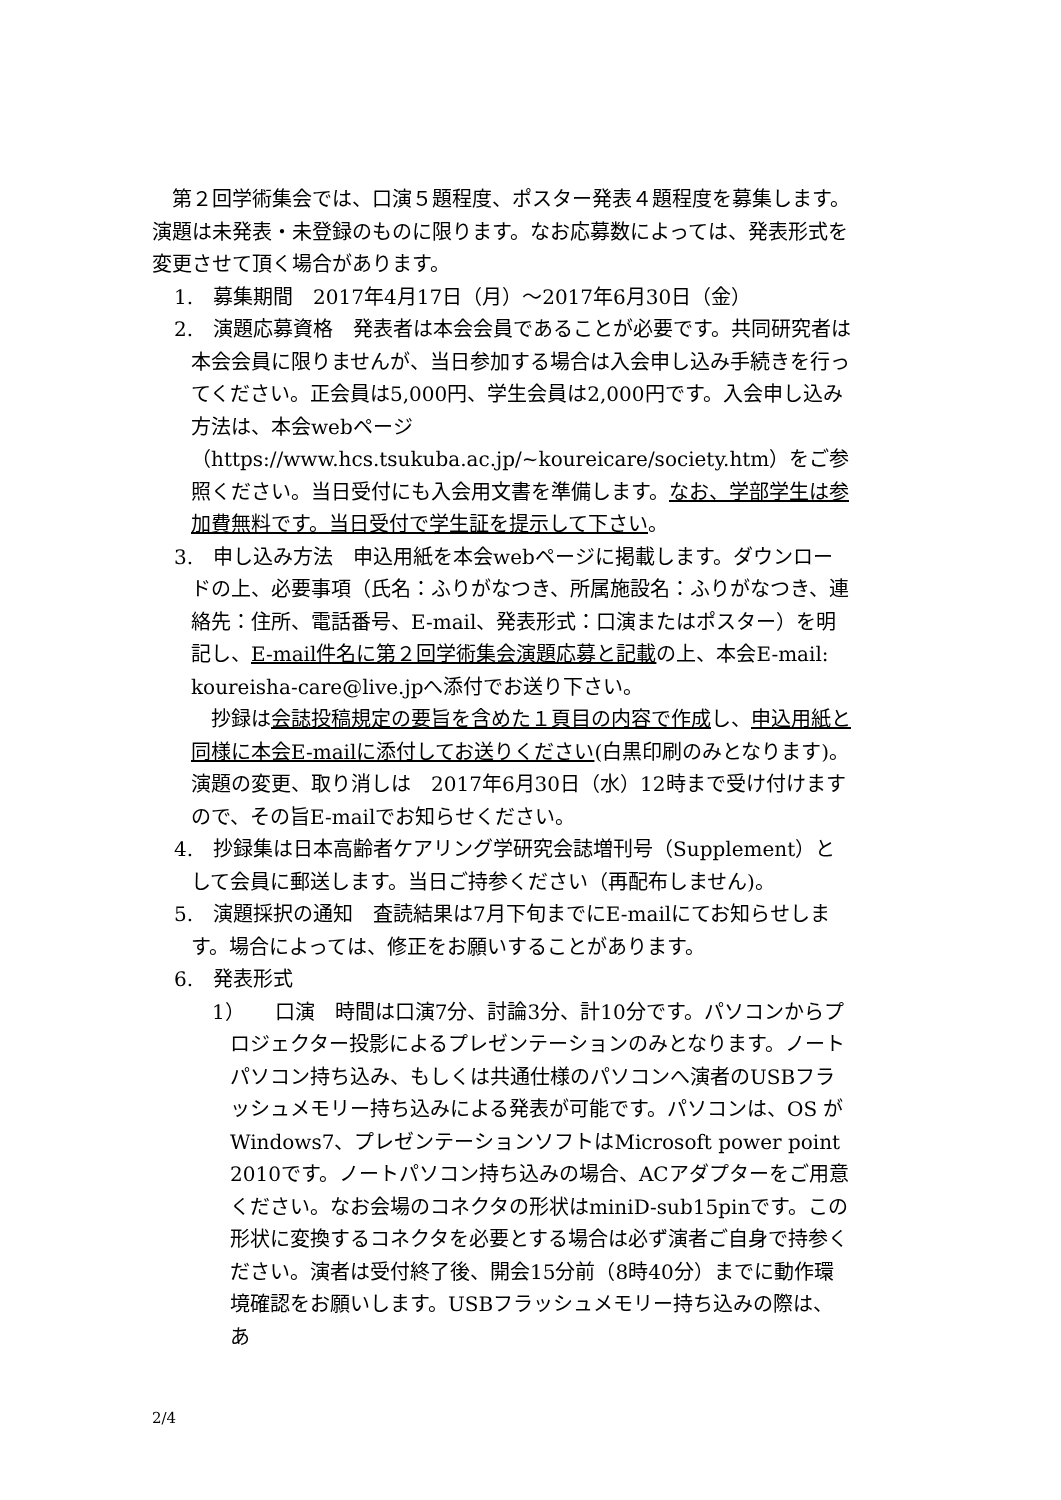第２回学術集会では、口演５題程度、ポスター発表４題程度を募集します。演題は未発表・未登録のものに限ります。なお応募数によっては、発表形式を変更させて頂く場合があります。
1.　募集期間　2017年4月17日（月）～2017年6月30日（金）
2.　演題応募資格　発表者は本会会員であることが必要です。共同研究者は本会会員に限りませんが、当日参加する場合は入会申し込み手続きを行ってください。正会員は5,000円、学生会員は2,000円です。入会申し込み方法は、本会webページ（https://www.hcs.tsukuba.ac.jp/~koureicare/society.htm）をご参照ください。当日受付にも入会用文書を準備します。なお、学部学生は参加費無料です。当日受付で学生証を提示して下さい。
3.　申し込み方法　申込用紙を本会webページに掲載します。ダウンロードの上、必要事項（氏名：ふりがなつき、所属施設名：ふりがなつき、連絡先：住所、電話番号、E-mail、発表形式：口演またはポスター）を明記し、E-mail件名に第２回学術集会演題応募と記載の上、本会E-mail: koureisha-care@live.jpへ添付でお送り下さい。
　抄録は会誌投稿規定の要旨を含めた１頁目の内容で作成し、申込用紙と同様に本会E-mailに添付してお送りください(白黒印刷のみとなります)。演題の変更、取り消しは　2017年6月30日（水）12時まで受け付けますので、その旨E-mailでお知らせください。
4.　抄録集は日本高齢者ケアリング学研究会誌増刊号（Supplement）として会員に郵送します。当日ご持参ください（再配布しません)。
5.　演題採択の通知　査読結果は7月下旬までにE-mailにてお知らせします。場合によっては、修正をお願いすることがあります。
6.　発表形式
1）　　口演　時間は口演7分、討論3分、計10分です。パソコンからプロジェクター投影によるプレゼンテーションのみとなります。ノートパソコン持ち込み、もしくは共通仕様のパソコンへ演者のUSBフラッシュメモリー持ち込みによる発表が可能です。パソコンは、OS がWindows7、プレゼンテーションソフトはMicrosoft power point 2010です。ノートパソコン持ち込みの場合、ACアダプターをご用意ください。なお会場のコネクタの形状はminiD-sub15pinです。この形状に変換するコネクタを必要とする場合は必ず演者ご自身で持参ください。演者は受付終了後、開会15分前（8時40分）までに動作環境確認をお願いします。USBフラッシュメモリー持ち込みの際は、あ
2/4